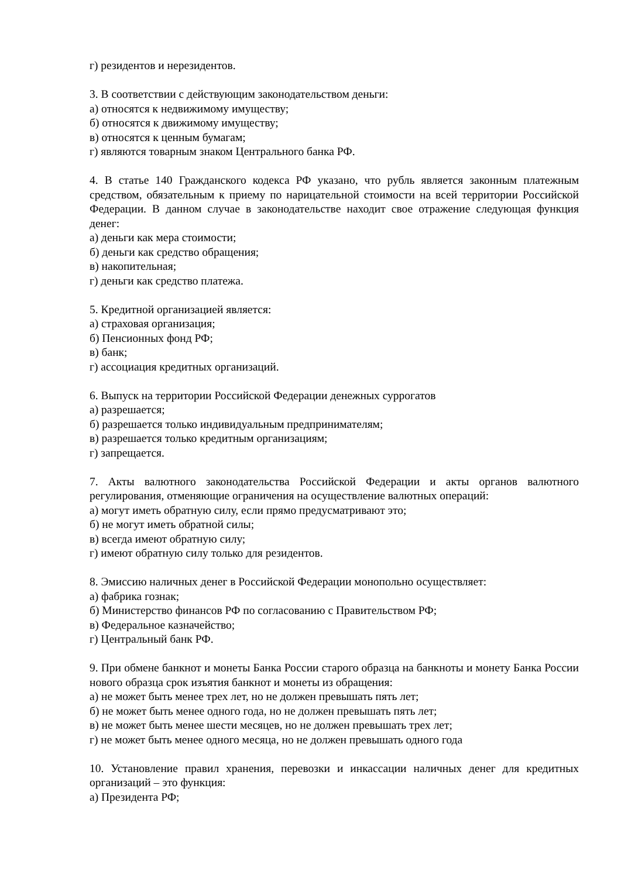г) резидентов и нерезидентов.
3. В соответствии с действующим законодательством деньги:
а) относятся к недвижимому имуществу;
б) относятся к движимому имуществу;
в) относятся к ценным бумагам;
г) являются товарным знаком Центрального банка РФ.
4. В статье 140 Гражданского кодекса РФ указано, что рубль является законным платежным средством, обязательным к приему по нарицательной стоимости на всей территории Российской Федерации. В данном случае в законодательстве находит свое отражение следующая функция денег:
а) деньги как мера стоимости;
б) деньги как средство обращения;
в) накопительная;
г) деньги как средство платежа.
5. Кредитной организацией является:
а) страховая организация;
б) Пенсионных фонд РФ;
в) банк;
г) ассоциация кредитных организаций.
6. Выпуск на территории Российской Федерации денежных суррогатов
а) разрешается;
б) разрешается только индивидуальным предпринимателям;
в) разрешается только кредитным организациям;
г) запрещается.
7. Акты валютного законодательства Российской Федерации и акты органов валютного регулирования, отменяющие ограничения на осуществление валютных операций:
а) могут иметь обратную силу, если прямо предусматривают это;
б) не могут иметь обратной силы;
в) всегда имеют обратную силу;
г) имеют обратную силу только для резидентов.
8. Эмиссию наличных денег в Российской Федерации монопольно осуществляет:
а) фабрика гознак;
б) Министерство финансов РФ по согласованию с Правительством РФ;
в) Федеральное казначейство;
г) Центральный банк РФ.
9. При обмене банкнот и монеты Банка России старого образца на банкноты и монету Банка России нового образца срок изъятия банкнот и монеты из обращения:
а) не может быть менее трех лет, но не должен превышать пять лет;
б) не может быть менее одного года, но не должен превышать пять лет;
в) не может быть менее шести месяцев, но не должен превышать трех лет;
г) не может быть менее одного месяца, но не должен превышать одного года
10. Установление правил хранения, перевозки и инкассации наличных денег для кредитных организаций – это функция:
а) Президента РФ;